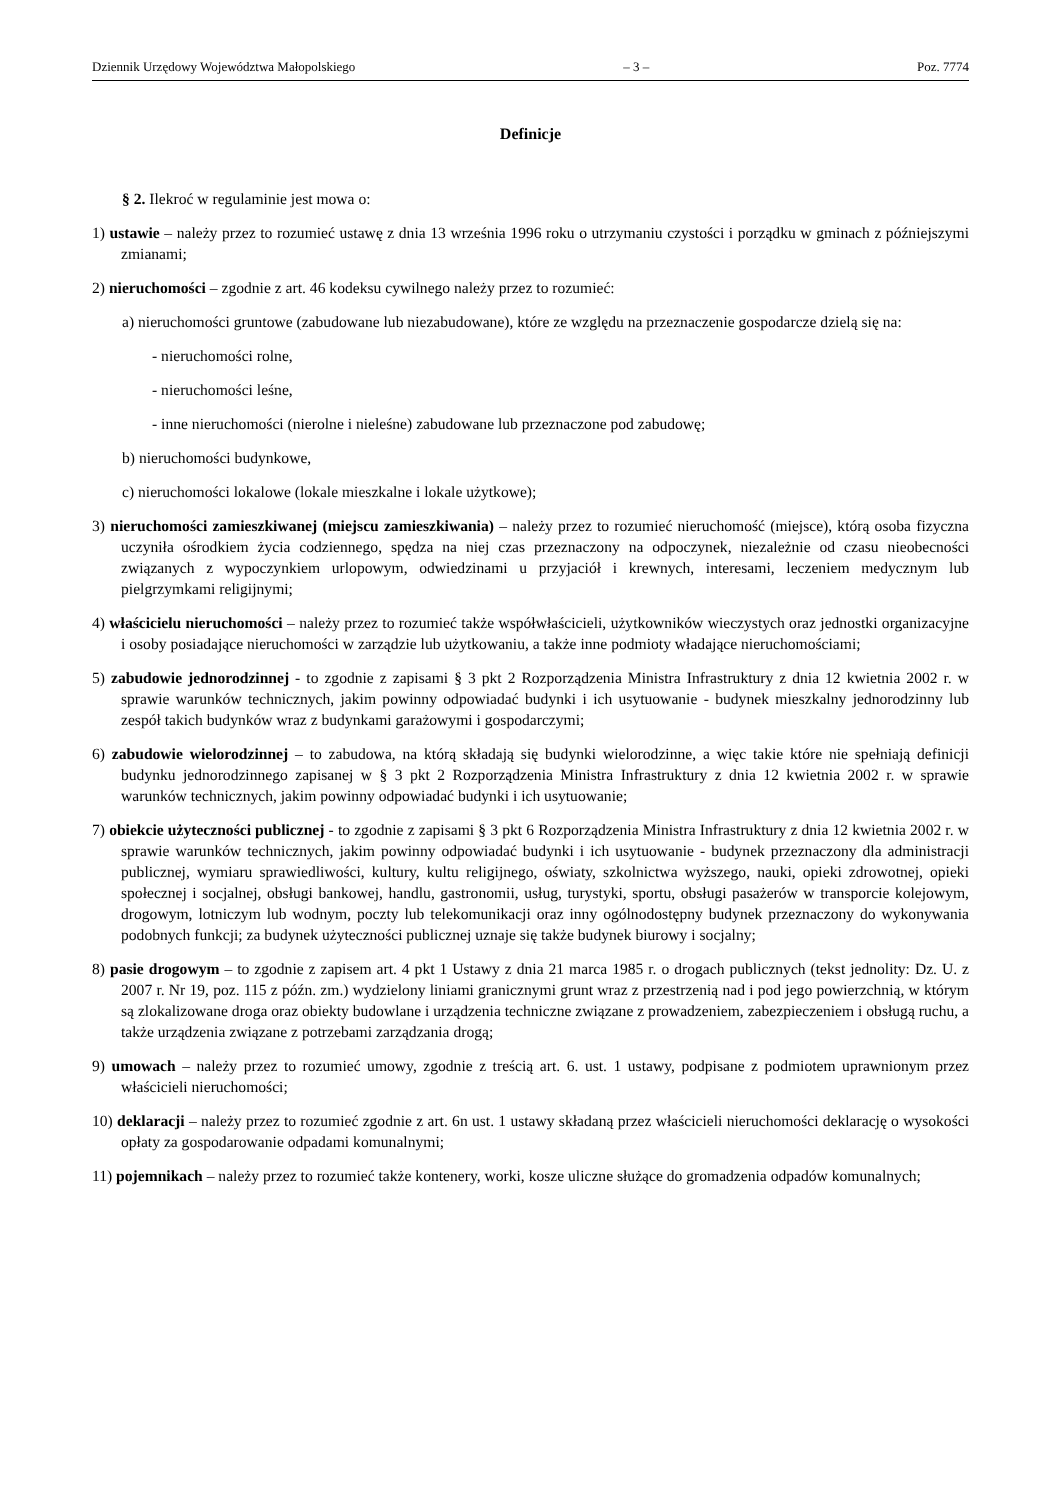Dziennik Urzędowy Województwa Małopolskiego – 3 – Poz. 7774
Definicje
§ 2. Ilekroć w regulaminie jest mowa o:
1) ustawie – należy przez to rozumieć ustawę z dnia 13 września 1996 roku o utrzymaniu czystości i porządku w gminach z późniejszymi zmianami;
2) nieruchomości – zgodnie z art. 46 kodeksu cywilnego należy przez to rozumieć:
a) nieruchomości gruntowe (zabudowane lub niezabudowane), które ze względu na przeznaczenie gospodarcze dzielą się na:
- nieruchomości rolne,
- nieruchomości leśne,
- inne nieruchomości (nierolne i nieleśne) zabudowane lub przeznaczone pod zabudowę;
b) nieruchomości budynkowe,
c) nieruchomości lokalowe (lokale mieszkalne i lokale użytkowe);
3) nieruchomości zamieszkiwanej (miejscu zamieszkiwania) – należy przez to rozumieć nieruchomość (miejsce), którą osoba fizyczna uczyniła ośrodkiem życia codziennego, spędza na niej czas przeznaczony na odpoczynek, niezależnie od czasu nieobecności związanych z wypoczynkiem urlopowym, odwiedzinami u przyjaciół i krewnych, interesami, leczeniem medycznym lub pielgrzymkami religijnymi;
4) właścicielu nieruchomości – należy przez to rozumieć także współwłaścicieli, użytkowników wieczystych oraz jednostki organizacyjne i osoby posiadające nieruchomości w zarządzie lub użytkowaniu, a także inne podmioty władające nieruchomościami;
5) zabudowie jednorodzinnej - to zgodnie z zapisami § 3 pkt 2 Rozporządzenia Ministra Infrastruktury z dnia 12 kwietnia 2002 r. w sprawie warunków technicznych, jakim powinny odpowiadać budynki i ich usytuowanie - budynek mieszkalny jednorodzinny lub zespół takich budynków wraz z budynkami garażowymi i gospodarczymi;
6) zabudowie wielorodzinnej – to zabudowa, na którą składają się budynki wielorodzinne, a więc takie które nie spełniają definicji budynku jednorodzinnego zapisanej w § 3 pkt 2 Rozporządzenia Ministra Infrastruktury z dnia 12 kwietnia 2002 r. w sprawie warunków technicznych, jakim powinny odpowiadać budynki i ich usytuowanie;
7) obiekcie użyteczności publicznej - to zgodnie z zapisami § 3 pkt 6 Rozporządzenia Ministra Infrastruktury z dnia 12 kwietnia 2002 r. w sprawie warunków technicznych, jakim powinny odpowiadać budynki i ich usytuowanie - budynek przeznaczony dla administracji publicznej, wymiaru sprawiedliwości, kultury, kultu religijnego, oświaty, szkolnictwa wyższego, nauki, opieki zdrowotnej, opieki społecznej i socjalnej, obsługi bankowej, handlu, gastronomii, usług, turystyki, sportu, obsługi pasażerów w transporcie kolejowym, drogowym, lotniczym lub wodnym, poczty lub telekomunikacji oraz inny ogólnodostępny budynek przeznaczony do wykonywania podobnych funkcji; za budynek użyteczności publicznej uznaje się także budynek biurowy i socjalny;
8) pasie drogowym – to zgodnie z zapisem art. 4 pkt 1 Ustawy z dnia 21 marca 1985 r. o drogach publicznych (tekst jednolity: Dz. U. z 2007 r. Nr 19, poz. 115 z późn. zm.) wydzielony liniami granicznymi grunt wraz z przestrzenią nad i pod jego powierzchnią, w którym są zlokalizowane droga oraz obiekty budowlane i urządzenia techniczne związane z prowadzeniem, zabezpieczeniem i obsługą ruchu, a także urządzenia związane z potrzebami zarządzania drogą;
9) umowach – należy przez to rozumieć umowy, zgodnie z treścią art. 6. ust. 1 ustawy, podpisane z podmiotem uprawnionym przez właścicieli nieruchomości;
10) deklaracji – należy przez to rozumieć zgodnie z art. 6n ust. 1 ustawy składaną przez właścicieli nieruchomości deklarację o wysokości opłaty za gospodarowanie odpadami komunalnymi;
11) pojemnikach – należy przez to rozumieć także kontenery, worki, kosze uliczne służące do gromadzenia odpadów komunalnych;